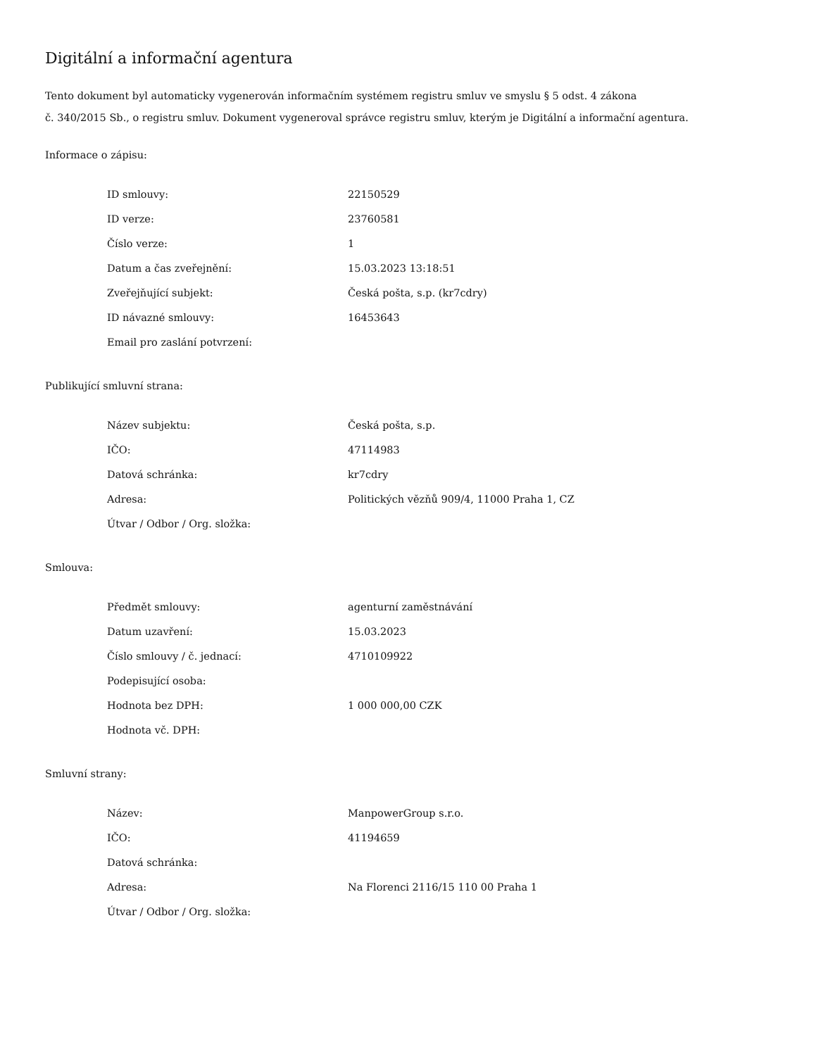Digitální a informační agentura
Tento dokument byl automaticky vygenerován informačním systémem registru smluv ve smyslu § 5 odst. 4 zákona
č. 340/2015 Sb., o registru smluv. Dokument vygeneroval správce registru smluv, kterým je Digitální a informační agentura.
Informace o zápisu:
| ID smlouvy: | 22150529 |
| ID verze: | 23760581 |
| Číslo verze: | 1 |
| Datum a čas zveřejnění: | 15.03.2023 13:18:51 |
| Zveřejňující subjekt: | Česká pošta, s.p. (kr7cdry) |
| ID návazné smlouvy: | 16453643 |
| Email pro zaslání potvrzení: | |
Publikující smluvní strana:
| Název subjektu: | Česká pošta, s.p. |
| IČO: | 47114983 |
| Datová schránka: | kr7cdry |
| Adresa: | Politických vězňů 909/4, 11000 Praha 1, CZ |
| Útvar / Odbor / Org. složka: | |
Smlouva:
| Předmět smlouvy: | agenturní zaměstnávání |
| Datum uzavření: | 15.03.2023 |
| Číslo smlouvy / č. jednací: | 4710109922 |
| Podepisující osoba: | |
| Hodnota bez DPH: | 1 000 000,00 CZK |
| Hodnota vč. DPH: | |
Smluvní strany:
| Název: | ManpowerGroup s.r.o. |
| IČO: | 41194659 |
| Datová schránka: | |
| Adresa: | Na Florenci 2116/15 110 00 Praha 1 |
| Útvar / Odbor / Org. složka: | |